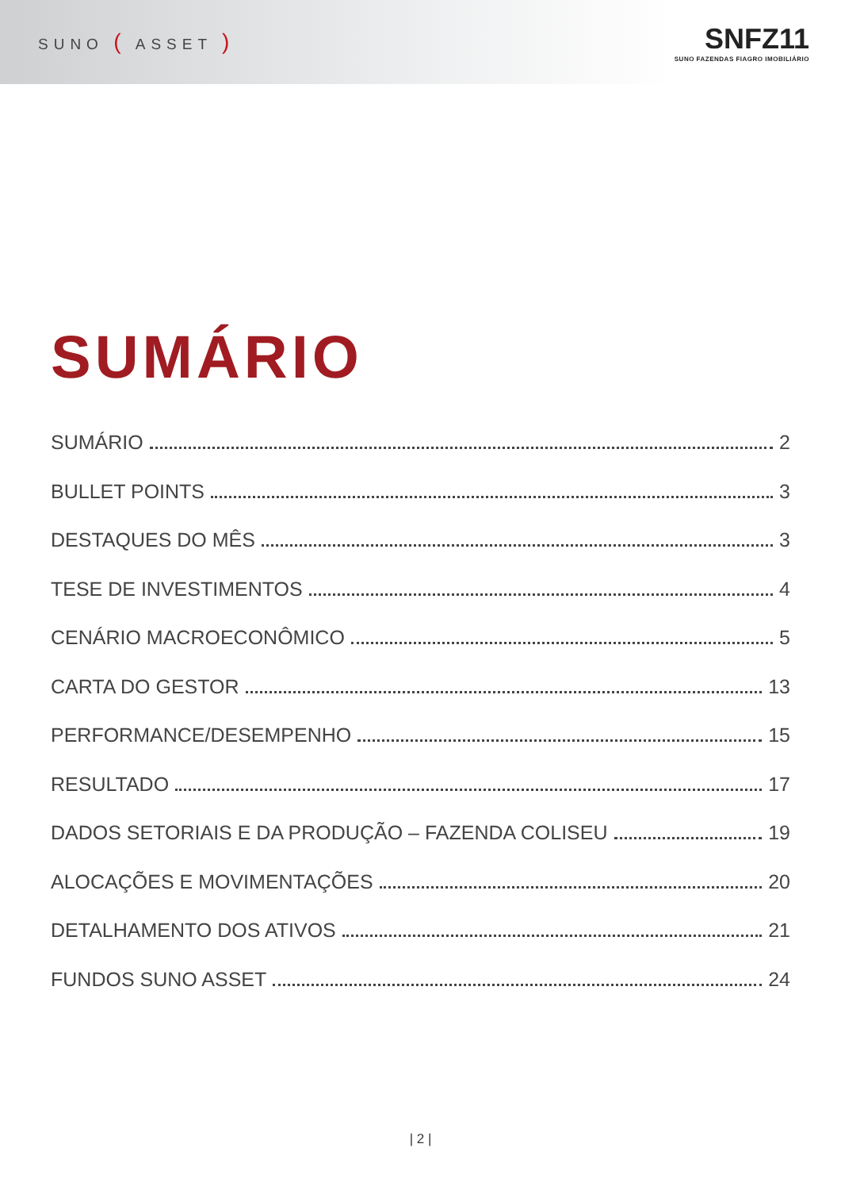SUNO ( ASSET )
SNFZ11
SUNO FAZENDAS FIAGRO IMOBILIÁRIO
SUMÁRIO
SUMÁRIO 2
BULLET POINTS 3
DESTAQUES DO MÊS 3
TESE DE INVESTIMENTOS 4
CENÁRIO MACROECONÔMICO 5
CARTA DO GESTOR 13
PERFORMANCE/DESEMPENHO 15
RESULTADO 17
DADOS SETORIAIS E DA PRODUÇÃO – FAZENDA COLISEU 19
ALOCAÇÕES E MOVIMENTAÇÕES 20
DETALHAMENTO DOS ATIVOS 21
FUNDOS SUNO ASSET 24
| 2 |